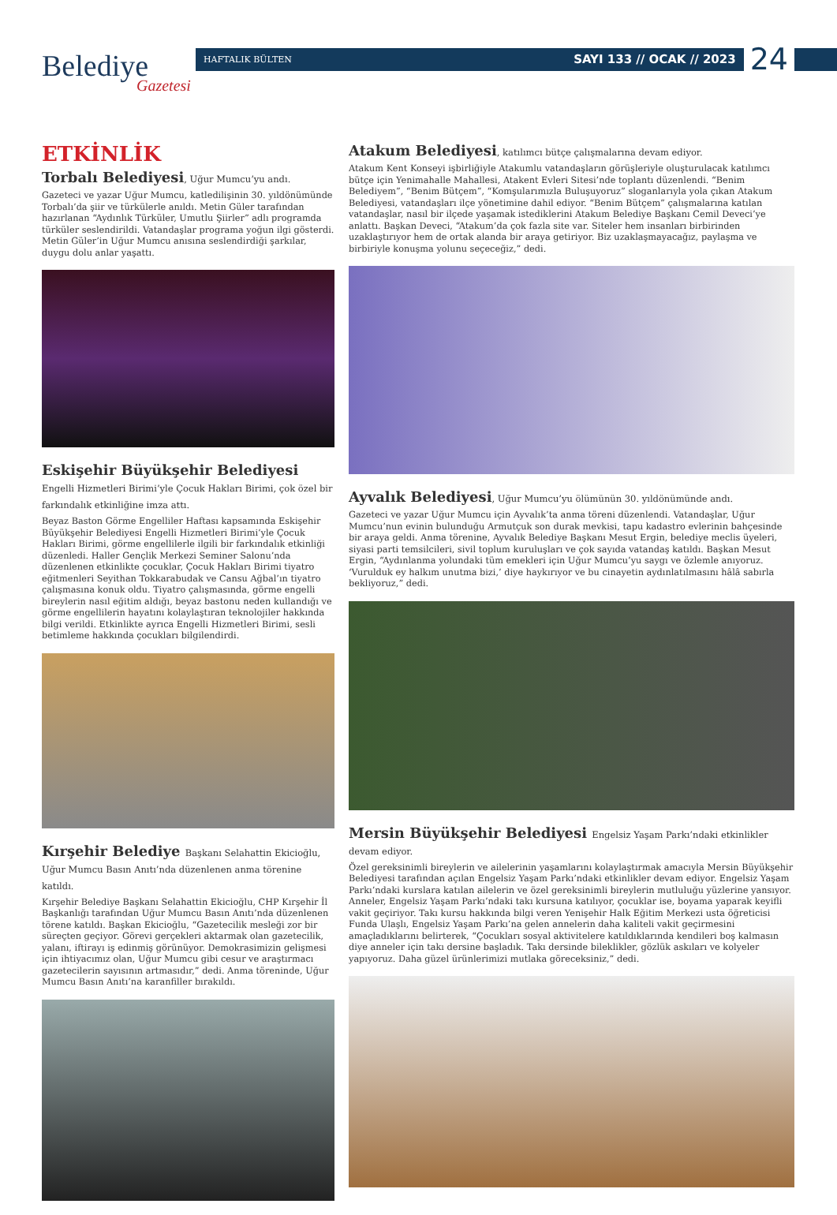Belediye
Gazetesi
HAFTALIK BÜLTEN SAYI 133 // OCAK // 2023
24
ETKİNLİK
Torbalı Belediyesi, Uğur Mumcu’yu andı.
Gazeteci ve yazar Uğur Mumcu, katledilişinin 30. yıldönümünde Torbalı’da şiir ve türkülerle anıldı. Metin Güler tarafından hazırlanan “Aydınlık Türküler, Umutlu Şiirler” adlı programda türküler seslendirildi. Vatandaşlar programa yoğun ilgi gösterdi. Metin Güler’in Uğur Mumcu anısına seslendirdiği şarkılar, duygu dolu anlar yaşattı.
Eskişehir Büyükşehir Belediyesi Engelli Hizmetleri Birimi’yle Çocuk Hakları Birimi, çok özel bir farkındalık etkinliğine imza attı.
Beyaz Baston Görme Engelliler Haftası kapsamında Eskişehir Büyükşehir Belediyesi Engelli Hizmetleri Birimi’yle Çocuk Hakları Birimi, görme engellilerle ilgili bir farkındalık etkinliği düzenledi. Haller Gençlik Merkezi Seminer Salonu’nda düzenlenen etkinlikte çocuklar, Çocuk Hakları Birimi tiyatro eğitmenleri Seyithan Tokkarabudak ve Cansu Ağbal’ın tiyatro çalışmasına konuk oldu. Tiyatro çalışmasında, görme engelli bireylerin nasıl eğitim aldığı, beyaz bastonu neden kullandığı ve görme engellilerin hayatını kolaylaştıran teknolojiler hakkında bilgi verildi. Etkinlikte ayrıca Engelli Hizmetleri Birimi, sesli betimleme hakkında çocukları bilgilendirdi.
Kırşehir Belediye Başkanı Selahattin Ekicioğlu, Uğur Mumcu Basın Anıtı’nda düzenlenen anma törenine katıldı.
Kırşehir Belediye Başkanı Selahattin Ekicioğlu, CHP Kırşehir İl Başkanlığı tarafından Uğur Mumcu Basın Anıtı’nda düzenlenen törene katıldı. Başkan Ekicioğlu, “Gazetecilik mesleği zor bir süreçten geçiyor. Görevi gerçekleri aktarmak olan gazetecilik, yalanı, iftirayı iş edinmiş görünüyor. Demokrasimizin gelişmesi için ihtiyacımız olan, Uğur Mumcu gibi cesur ve araştırmacı gazetecilerin sayısının artmasıdır,” dedi. Anma töreninde, Uğur Mumcu Basın Anıtı’na karanfiller bırakıldı.
Atakum Belediyesi, katılımcı bütçe çalışmalarına devam ediyor.
Atakum Kent Konseyi işbirliğiyle Atakumlu vatandaşların görüşleriyle oluşturulacak katılımcı bütçe için Yenimahalle Mahallesi, Atakent Evleri Sitesi’nde toplantı düzenlendi. “Benim Belediyem”, “Benim Bütçem”, “Komşularımızla Buluşuyoruz” sloganlarıyla yola çıkan Atakum Belediyesi, vatandaşları ilçe yönetimine dahil ediyor. “Benim Bütçem” çalışmalarına katılan vatandaşlar, nasıl bir ilçede yaşamak istediklerini Atakum Belediye Başkanı Cemil Deveci’ye anlattı. Başkan Deveci, “Atakum’da çok fazla site var. Siteler hem insanları birbirinden uzaklaştırıyor hem de ortak alanda bir araya getiriyor. Biz uzaklaşmayacağız, paylaşma ve birbiriyle konuşma yolunu seçeceğiz,” dedi.
Ayvalık Belediyesi, Uğur Mumcu’yu ölümünün 30. yıldönümünde andı.
Gazeteci ve yazar Uğur Mumcu için Ayvalık’ta anma töreni düzenlendi. Vatandaşlar, Uğur Mumcu’nun evinin bulunduğu Armutçuk son durak mevkisi, tapu kadastro evlerinin bahçesinde bir araya geldi. Anma törenine, Ayvalık Belediye Başkanı Mesut Ergin, belediye meclis üyeleri, siyasi parti temsilcileri, sivil toplum kuruluşları ve çok sayıda vatandaş katıldı. Başkan Mesut Ergin, “Aydınlanma yolundaki tüm emekleri için Uğur Mumcu’yu saygı ve özlemle anıyoruz. ‘Vurulduk ey halkım unutma bizi,’ diye haykırıyor ve bu cinayetin aydınlatılmasını hâlâ sabırla bekliyoruz,” dedi.
Mersin Büyükşehir Belediyesi Engelsiz Yaşam Parkı’ndaki etkinlikler devam ediyor.
Özel gereksinimli bireylerin ve ailelerinin yaşamlarını kolaylaştırmak amacıyla Mersin Büyükşehir Belediyesi tarafından açılan Engelsiz Yaşam Parkı’ndaki etkinlikler devam ediyor. Engelsiz Yaşam Parkı’ndaki kurslara katılan ailelerin ve özel gereksinimli bireylerin mutluluğu yüzlerine yansıyor. Anneler, Engelsiz Yaşam Parkı’ndaki takı kursuna katılıyor, çocuklar ise, boyama yaparak keyifli vakit geçiriyor. Takı kursu hakkında bilgi veren Yenişehir Halk Eğitim Merkezi usta öğreticisi Funda Ulaşlı, Engelsiz Yaşam Parkı’na gelen annelerin daha kaliteli vakit geçirmesini amaçladıklarını belirterek, “Çocukları sosyal aktivitelere katıldıklarında kendileri boş kalmasın diye anneler için takı dersine başladık. Takı dersinde bileklikler, gözlük askıları ve kolyeler yapıyoruz. Daha güzel ürünlerimizi mutlaka göreceksiniz,” dedi.